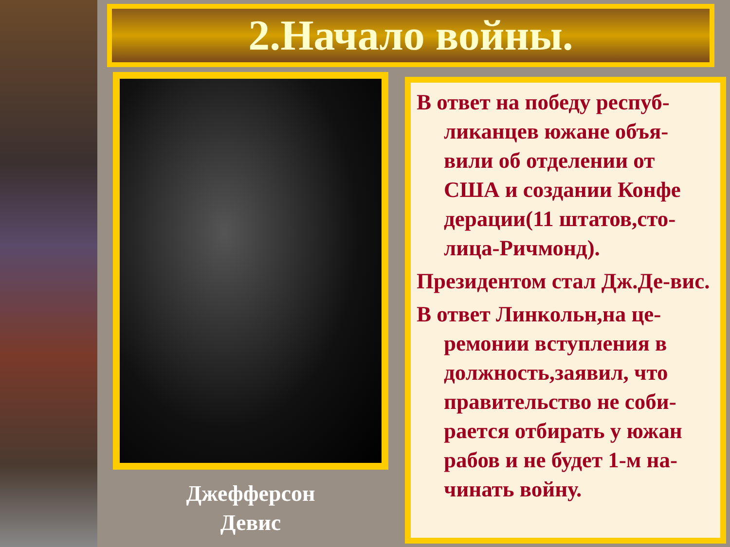2.Начало войны.
Джефферсон
Девис
В ответ на победу респуб-ликанцев южане объя-вили об отделении от США и создании Конфе дерации(11 штатов,сто-лица-Ричмонд).
Президентом стал Дж.Де-вис.
В ответ Линкольн,на це-ремонии вступления в должность,заявил, что правительство не соби-рается отбирать у южан рабов и не будет 1-м на-чинать войну.